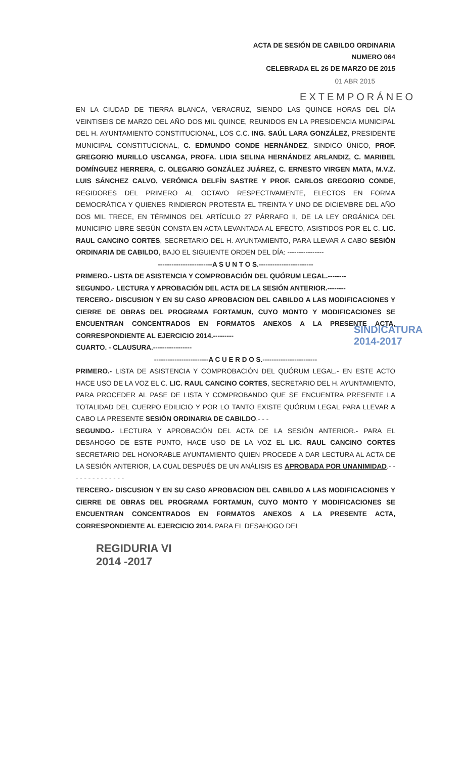ACTA DE SESIÓN DE CABILDO ORDINARIA
NUMERO 064
CELEBRADA EL 26 DE MARZO DE 2015
01 ABR 2015
EXTEMPORÁNEO
EN LA CIUDAD DE TIERRA BLANCA, VERACRUZ, SIENDO LAS QUINCE HORAS DEL DÍA VEINTISEIS DE MARZO DEL AÑO DOS MIL QUINCE, REUNIDOS EN LA PRESIDENCIA MUNICIPAL DEL H. AYUNTAMIENTO CONSTITUCIONAL, LOS C.C. ING. SAÚL LARA GONZÁLEZ, PRESIDENTE MUNICIPAL CONSTITUCIONAL, C. EDMUNDO CONDE HERNÁNDEZ, SINDICO ÚNICO, PROF. GREGORIO MURILLO USCANGA, PROFA. LIDIA SELINA HERNÁNDEZ ARLANDIZ, C. MARIBEL DOMÍNGUEZ HERRERA, C. OLEGARIO GONZÁLEZ JUÁREZ, C. ERNESTO VIRGEN MATA, M.V.Z. LUIS SÁNCHEZ CALVO, VERÓNICA DELFÍN SASTRE Y PROF. CARLOS GREGORIO CONDE, REGIDORES DEL PRIMERO AL OCTAVO RESPECTIVAMENTE, ELECTOS EN FORMA DEMOCRÁTICA Y QUIENES RINDIERON PROTESTA EL TREINTA Y UNO DE DICIEMBRE DEL AÑO DOS MIL TRECE, EN TÉRMINOS DEL ARTÍCULO 27 PÁRRAFO II, DE LA LEY ORGÁNICA DEL MUNICIPIO LIBRE SEGÚN CONSTA EN ACTA LEVANTADA AL EFECTO, ASISTIDOS POR EL C. LIC. RAUL CANCINO CORTES, SECRETARIO DEL H. AYUNTAMIENTO, PARA LLEVAR A CABO SESIÓN ORDINARIA DE CABILDO, BAJO EL SIGUIENTE ORDEN DEL DÍA: ----------------
------------------------A S U N T O S.------------------------
PRIMERO.- LISTA DE ASISTENCIA Y COMPROBACIÓN DEL QUÓRUM LEGAL.--------
SEGUNDO.- LECTURA Y APROBACIÓN DEL ACTA DE LA SESIÓN ANTERIOR.--------
TERCERO.- DISCUSION Y EN SU CASO APROBACION DEL CABILDO A LAS MODIFICACIONES Y CIERRE DE OBRAS DEL PROGRAMA FORTAMUN, CUYO MONTO Y MODIFICACIONES SE ENCUENTRAN CONCENTRADOS EN FORMATOS ANEXOS A LA PRESENTE ACTA, CORRESPONDIENTE AL EJERCICIO 2014.---------
CUARTO. - CLAUSURA.-----------------
------------------------A C U E R D O S.------------------------
PRIMERO.- LISTA DE ASISTENCIA Y COMPROBACIÓN DEL QUÓRUM LEGAL.- EN ESTE ACTO HACE USO DE LA VOZ EL C. LIC. RAUL CANCINO CORTES, SECRETARIO DEL H. AYUNTAMIENTO, PARA PROCEDER AL PASE DE LISTA Y COMPROBANDO QUE SE ENCUENTRA PRESENTE LA TOTALIDAD DEL CUERPO EDILICIO Y POR LO TANTO EXISTE QUÓRUM LEGAL PARA LLEVAR A CABO LA PRESENTE SESIÓN ORDINARIA DE CABILDO.- - -
SEGUNDO.- LECTURA Y APROBACIÓN DEL ACTA DE LA SESIÓN ANTERIOR.- PARA EL DESAHOGO DE ESTE PUNTO, HACE USO DE LA VOZ EL LIC. RAUL CANCINO CORTES SECRETARIO DEL HONORABLE AYUNTAMIENTO QUIEN PROCEDE A DAR LECTURA AL ACTA DE LA SESIÓN ANTERIOR, LA CUAL DESPUÉS DE UN ANÁLISIS ES APROBADA POR UNANIMIDAD.- - - - - - - - - - - - - -
TERCERO.- DISCUSION Y EN SU CASO APROBACION DEL CABILDO A LAS MODIFICACIONES Y CIERRE DE OBRAS DEL PROGRAMA FORTAMUN, CUYO MONTO Y MODIFICACIONES SE ENCUENTRAN CONCENTRADOS EN FORMATOS ANEXOS A LA PRESENTE ACTA, CORRESPONDIENTE AL EJERCICIO 2014. PARA EL DESAHOGO DEL
SINDICATURA
2014-2017
REGIDURIA VI
2014 -2017